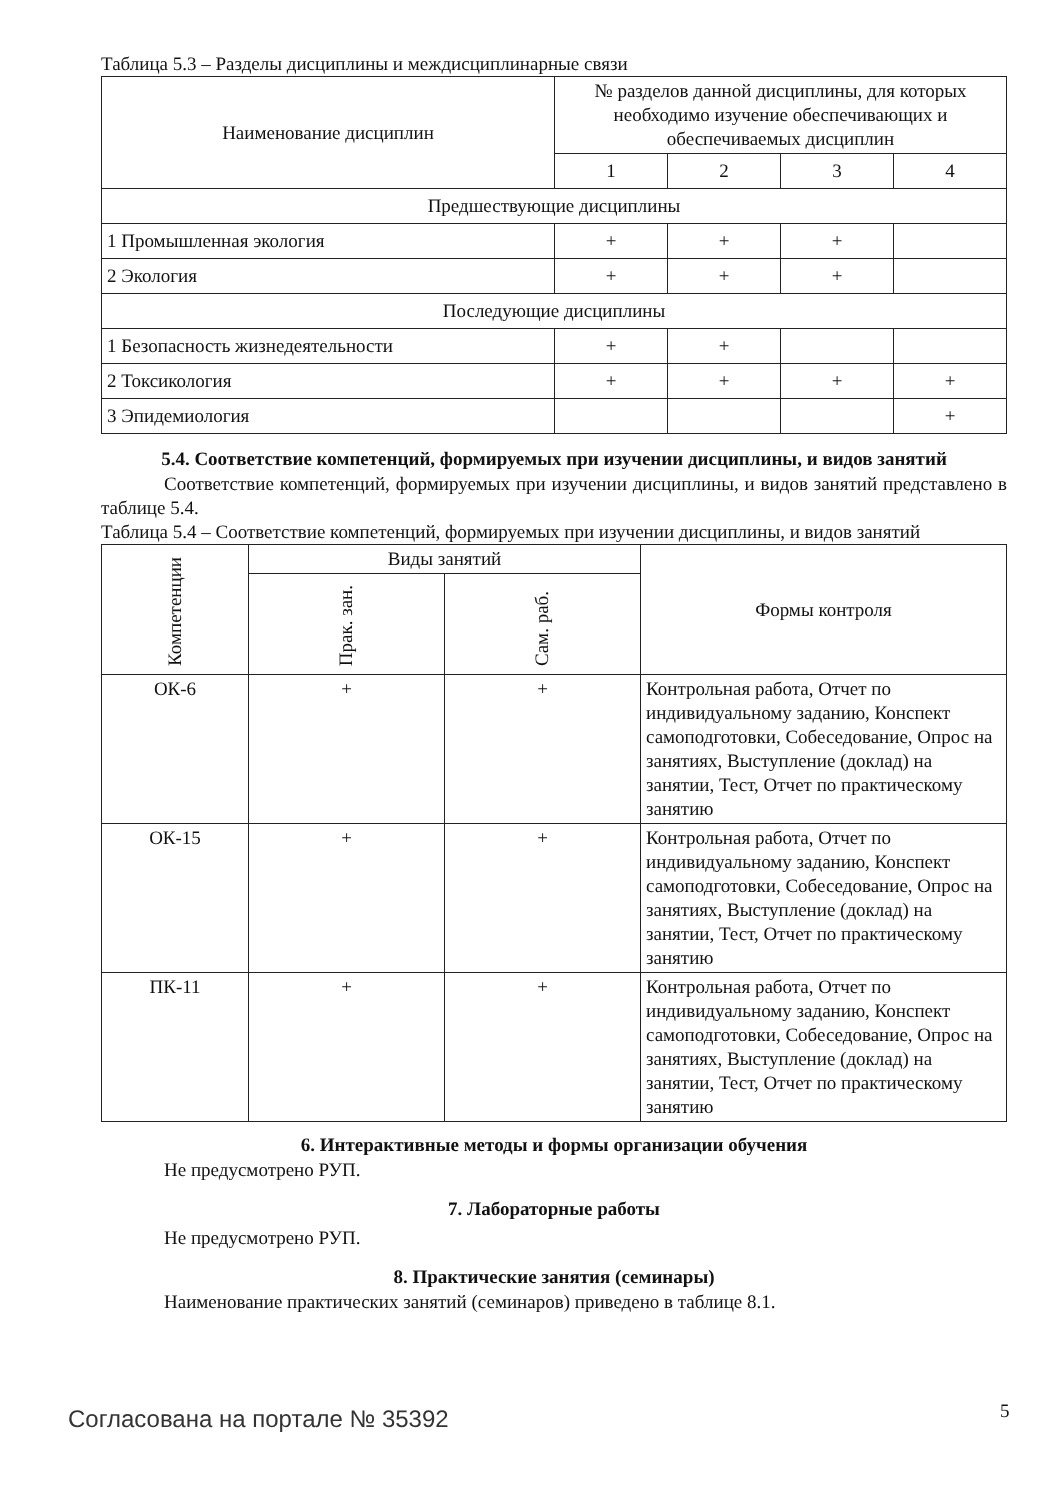Таблица 5.3 – Разделы дисциплины и междисциплинарные связи
| Наименование дисциплин | № разделов данной дисциплины, для которых необходимо изучение обеспечивающих и обеспечиваемых дисциплин | | | |
| --- | --- | --- | --- | --- |
| | 1 | 2 | 3 | 4 |
| Предшествующие дисциплины | | | | |
| 1 Промышленная экология | + | + | + | |
| 2 Экология | + | + | + | |
| Последующие дисциплины | | | | |
| 1 Безопасность жизнедеятельности | + | + | | |
| 2 Токсикология | + | + | + | + |
| 3 Эпидемиология | | | | + |
5.4. Соответствие компетенций, формируемых при изучении дисциплины, и видов занятий
Соответствие компетенций, формируемых при изучении дисциплины, и видов занятий представлено в таблице 5.4.
Таблица 5.4 – Соответствие компетенций, формируемых при изучении дисциплины, и видов занятий
| Компетенции | Виды занятий | | Формы контроля |
| --- | --- | --- | --- |
| | Прак. зан. | Сам. раб. | |
| ОК-6 | + | + | Контрольная работа, Отчет по индивидуальному заданию, Конспект самоподготовки, Собеседование, Опрос на занятиях, Выступление (доклад) на занятии, Тест, Отчет по практическому занятию |
| ОК-15 | + | + | Контрольная работа, Отчет по индивидуальному заданию, Конспект самоподготовки, Собеседование, Опрос на занятиях, Выступление (доклад) на занятии, Тест, Отчет по практическому занятию |
| ПК-11 | + | + | Контрольная работа, Отчет по индивидуальному заданию, Конспект самоподготовки, Собеседование, Опрос на занятиях, Выступление (доклад) на занятии, Тест, Отчет по практическому занятию |
6. Интерактивные методы и формы организации обучения
Не предусмотрено РУП.
7. Лабораторные работы
Не предусмотрено РУП.
8. Практические занятия (семинары)
Наименование практических занятий (семинаров) приведено в таблице 8.1.
Согласована на портале № 35392 5